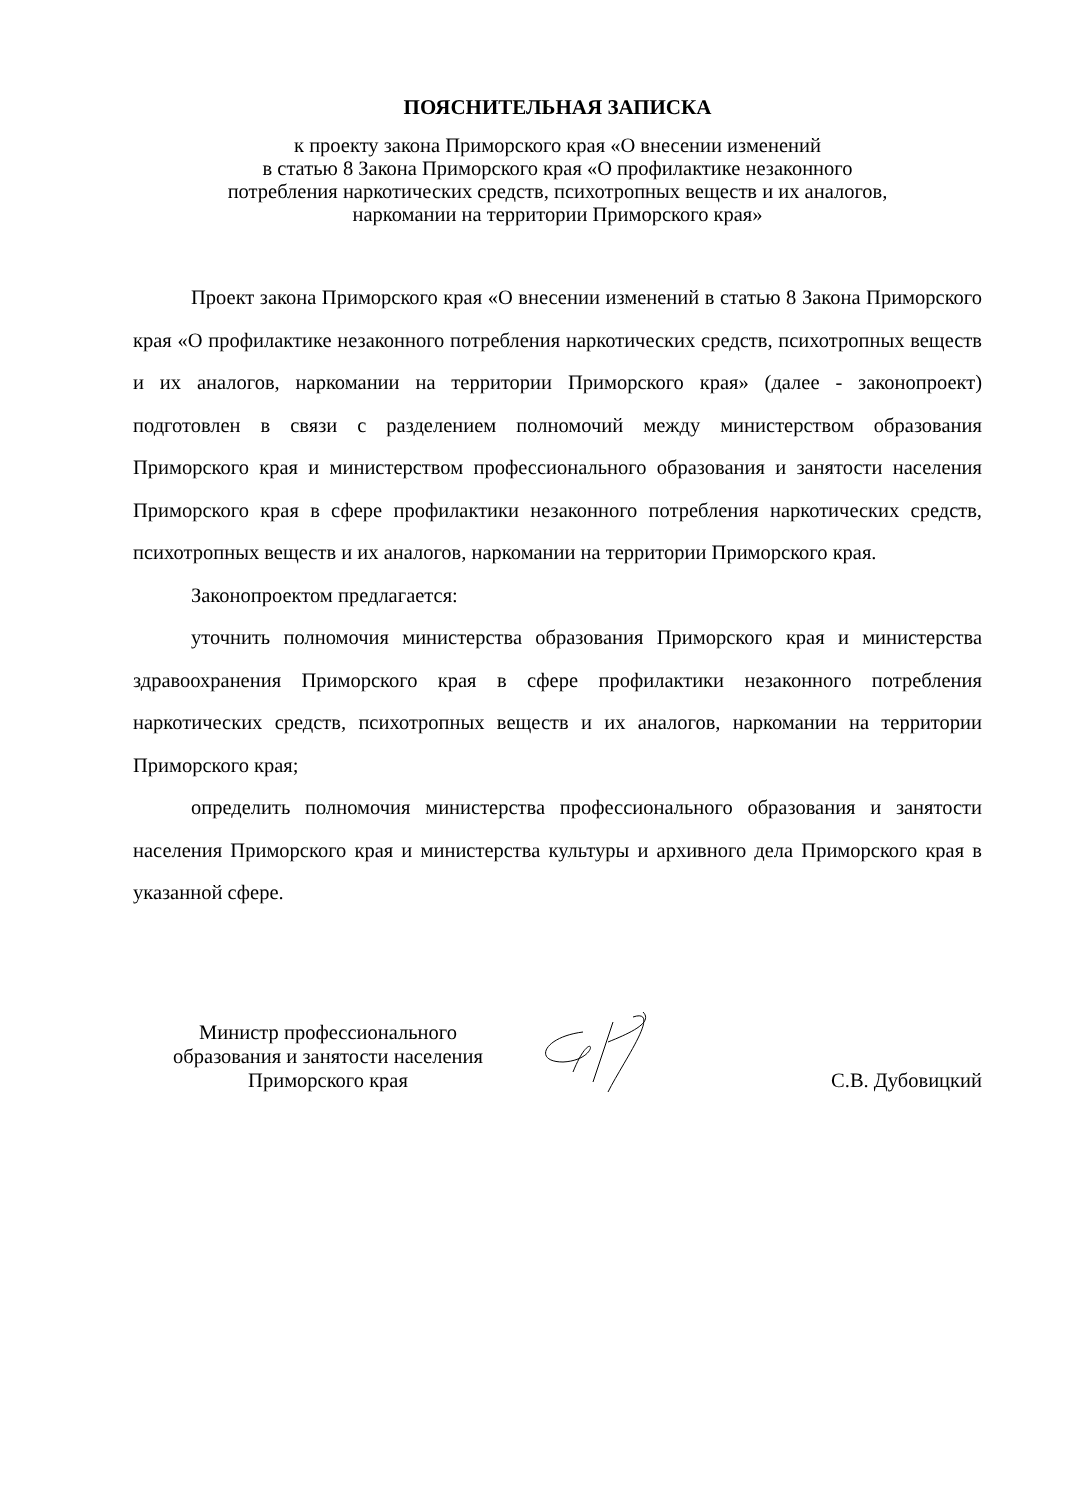ПОЯСНИТЕЛЬНАЯ ЗАПИСКА
к проекту закона Приморского края «О внесении изменений
в статью 8 Закона Приморского края «О профилактике незаконного
потребления наркотических средств, психотропных веществ и их аналогов,
наркомании на территории Приморского края»
Проект закона Приморского края «О внесении изменений в статью 8 Закона Приморского края «О профилактике незаконного потребления наркотических средств, психотропных веществ и их аналогов, наркомании на территории Приморского края» (далее - законопроект) подготовлен в связи с разделением полномочий между министерством образования Приморского края и министерством профессионального образования и занятости населения Приморского края в сфере профилактики незаконного потребления наркотических средств, психотропных веществ и их аналогов, наркомании на территории Приморского края.
Законопроектом предлагается:
уточнить полномочия министерства образования Приморского края и министерства здравоохранения Приморского края в сфере профилактики незаконного потребления наркотических средств, психотропных веществ и их аналогов, наркомании на территории Приморского края;
определить полномочия министерства профессионального образования и занятости населения Приморского края и министерства культуры и архивного дела Приморского края в указанной сфере.
Министр профессионального
образования и занятости населения
Приморского края
С.В. Дубовицкий